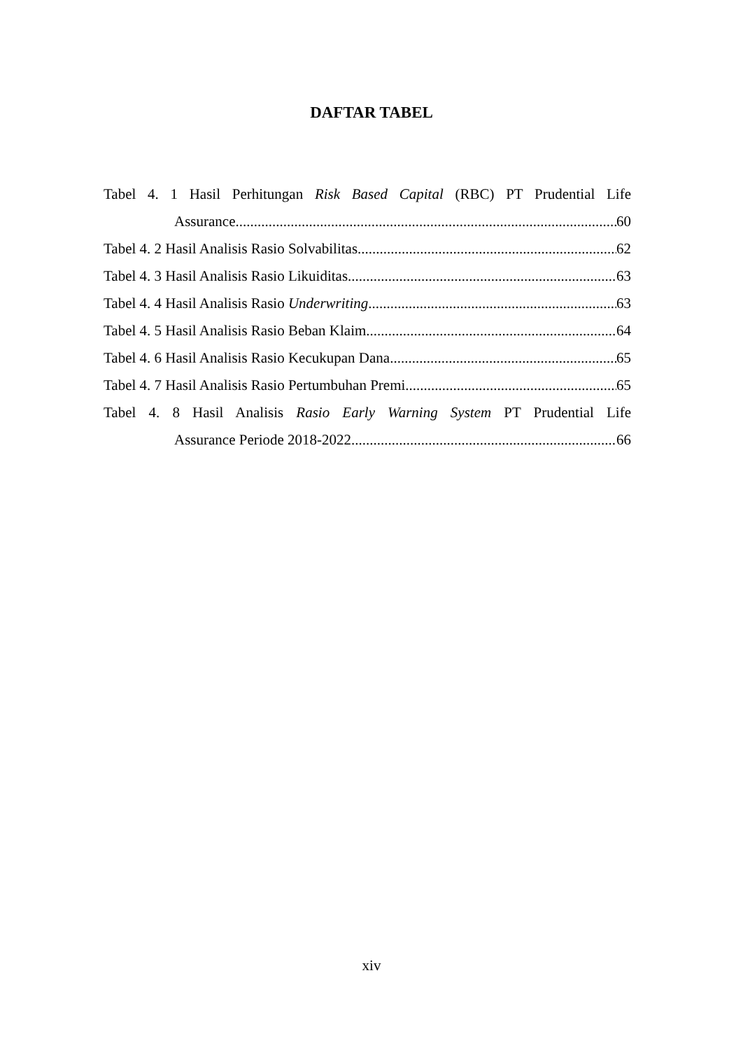DAFTAR TABEL
Tabel 4. 1 Hasil Perhitungan Risk Based Capital (RBC) PT Prudential Life
Assurance 60
Tabel 4. 2 Hasil Analisis Rasio Solvabilitas 62
Tabel 4. 3 Hasil Analisis Rasio Likuiditas 63
Tabel 4. 4 Hasil Analisis Rasio Underwriting 63
Tabel 4. 5 Hasil Analisis Rasio Beban Klaim 64
Tabel 4. 6 Hasil Analisis Rasio Kecukupan Dana 65
Tabel 4. 7 Hasil Analisis Rasio Pertumbuhan Premi 65
Tabel 4. 8 Hasil Analisis Rasio Early Warning System PT Prudential Life
Assurance Periode 2018-2022 66
xiv